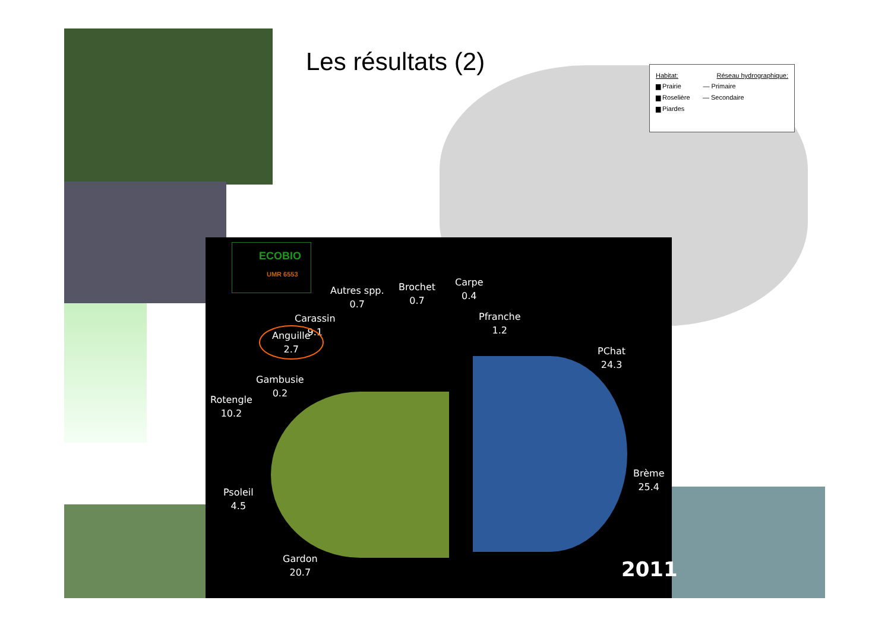Les résultats (2)
Habitat: Réseau hydrographique:
▆ Prairie — Primaire
▆ Roselière — Secondaire
▆ Piardes
Autres spp.
0.7
Brochet
0.7
Carpe
0.4
Pfranche
1.2
Carassin
9.1
Anguille
2.7
Gambusie
0.2
Rotengle
10.2
Psoleil
4.5
Gardon
20.7
PChat
24.3
Brème
25.4
2011
ECOBIO
UMR 6553